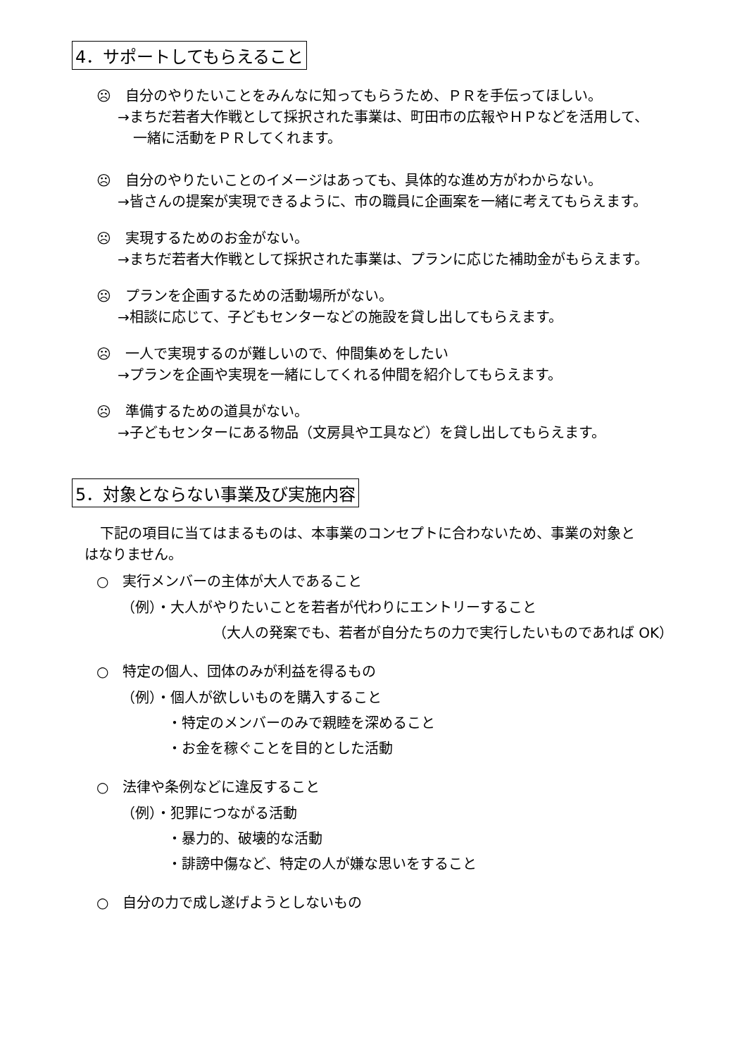4．サポートしてもらえること
☹　自分のやりたいことをみんなに知ってもらうため、ＰＲを手伝ってほしい。
→まちだ若者大作戦として採択された事業は、町田市の広報やＨＰなどを活用して、
一緒に活動をＰＲしてくれます。
☹　自分のやりたいことのイメージはあっても、具体的な進め方がわからない。
→皆さんの提案が実現できるように、市の職員に企画案を一緒に考えてもらえます。
☹　実現するためのお金がない。
→まちだ若者大作戦として採択された事業は、プランに応じた補助金がもらえます。
☹　プランを企画するための活動場所がない。
→相談に応じて、子どもセンターなどの施設を貸し出してもらえます。
☹　一人で実現するのが難しいので、仲間集めをしたい
→プランを企画や実現を一緒にしてくれる仲間を紹介してもらえます。
☹　準備するための道具がない。
→子どもセンターにある物品（文房具や工具など）を貸し出してもらえます。
5．対象とならない事業及び実施内容
下記の項目に当てはまるものは、本事業のコンセプトに合わないため、事業の対象と
はなりません。
○　実行メンバーの主体が大人であること
（例）・大人がやりたいことを若者が代わりにエントリーすること
（大人の発案でも、若者が自分たちの力で実行したいものであれば OK）
○　特定の個人、団体のみが利益を得るもの
（例）・個人が欲しいものを購入すること
・特定のメンバーのみで親睦を深めること
・お金を稼ぐことを目的とした活動
○　法律や条例などに違反すること
（例）・犯罪につながる活動
・暴力的、破壊的な活動
・誹謗中傷など、特定の人が嫌な思いをすること
○　自分の力で成し遂げようとしないもの